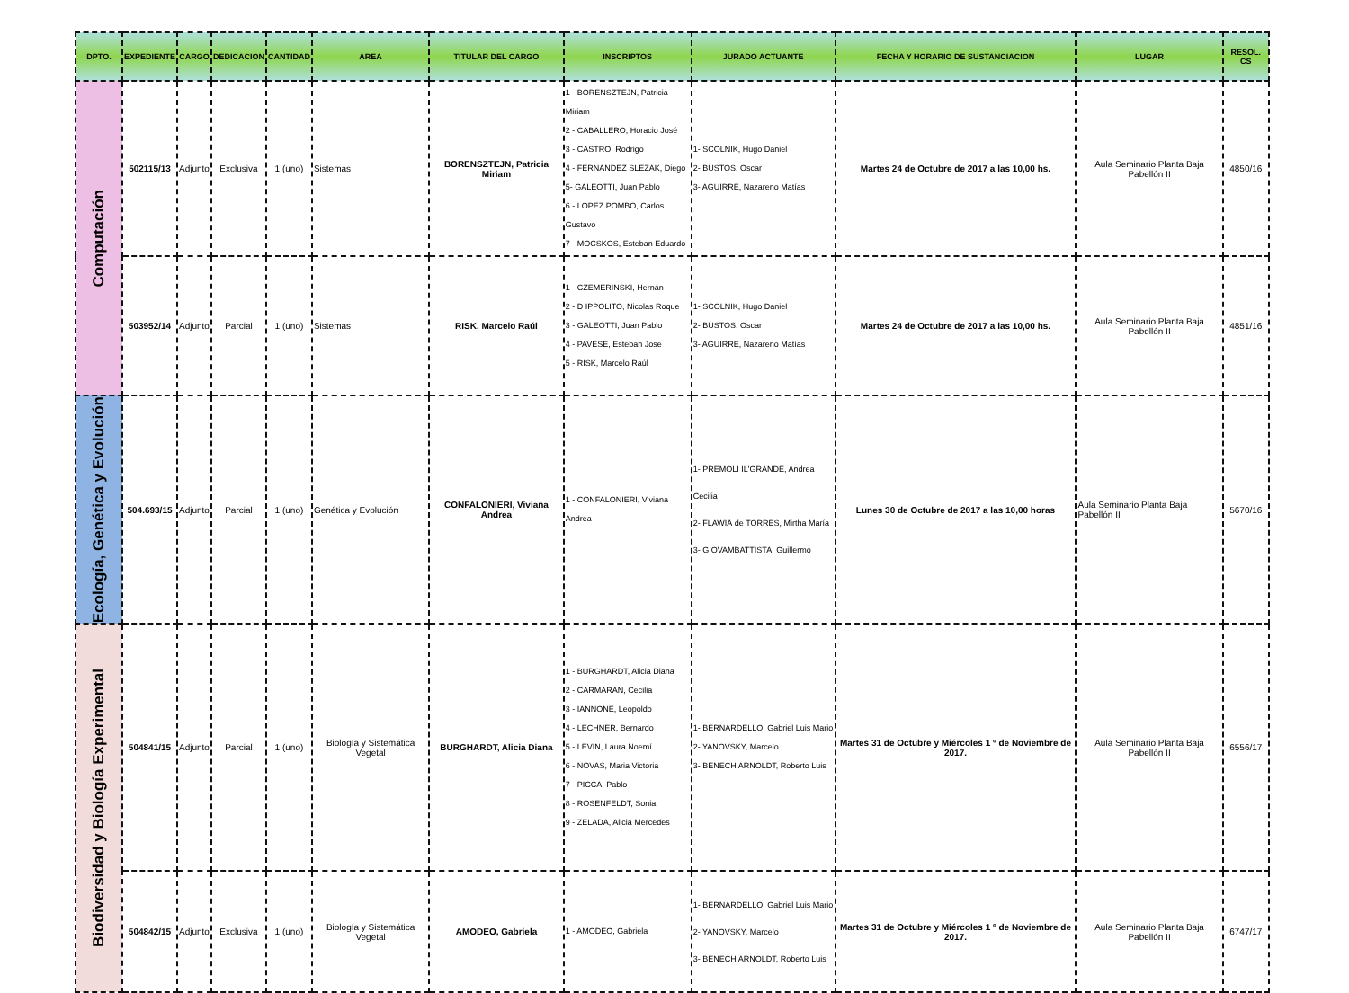| DPTO. | EXPEDIENTE | CARGO | DEDICACION | CANTIDAD | AREA | TITULAR DEL CARGO | INSCRIPTOS | JURADO ACTUANTE | FECHA Y HORARIO DE SUSTANCIACION | LUGAR | RESOL. CS |
| --- | --- | --- | --- | --- | --- | --- | --- | --- | --- | --- | --- |
| Computación | 502115/13 | Adjunto | Exclusiva | 1 (uno) | Sistemas | BORENSZTEJN, Patricia Miriam | 1 - BORENSZTEJN, Patricia Miriam 2 - CABALLERO, Horacio José 3 - CASTRO, Rodrigo 4 - FERNANDEZ SLEZAK, Diego 5- GALEOTTI, Juan Pablo 6 - LOPEZ POMBO, Carlos Gustavo 7 - MOCSKOS, Esteban Eduardo | 1- SCOLNIK, Hugo Daniel 2- BUSTOS, Oscar 3- AGUIRRE, Nazareno Matías | Martes 24 de Octubre de 2017 a las 10,00 hs. | Aula Seminario Planta Baja Pabellón II | 4850/16 |
| | 503952/14 | Adjunto | Parcial | 1 (uno) | Sistemas | RISK, Marcelo Raúl | 1 - CZEMERINSKI, Hernán 2 - D IPPOLITO, Nicolas Roque 3 - GALEOTTI, Juan Pablo 4 - PAVESE, Esteban Jose 5 - RISK, Marcelo Raúl | 1- SCOLNIK, Hugo Daniel 2- BUSTOS, Oscar 3- AGUIRRE, Nazareno Matías | Martes 24 de Octubre de 2017 a las 10,00 hs. | Aula Seminario Planta Baja Pabellón II | 4851/16 |
| Ecología, Genética y Evolución | 504.693/15 | Adjunto | Parcial | 1 (uno) | Genética y Evolución | CONFALONIERI, Viviana Andrea | 1 - CONFALONIERI, Viviana Andrea | 1- PREMOLI IL'GRANDE, Andrea Cecilia 2- FLAWIÁ de TORRES, Mirtha María 3- GIOVAMBATTISTA, Guillermo | Lunes 30 de Octubre de 2017 a las 10,00 horas | Aula Seminario Planta Baja Pabellón II | 5670/16 |
| Biodiversidad y Biología Experimental | 504841/15 | Adjunto | Parcial | 1 (uno) | Biología y Sistemática Vegetal | BURGHARDT, Alicia Diana | 1 - BURGHARDT, Alicia Diana 2 - CARMARAN, Cecilia 3 - IANNONE, Leopoldo 4 - LECHNER, Bernardo 5 - LEVIN, Laura Noemí 6 - NOVAS, Maria Victoria 7 - PICCA, Pablo 8 - ROSENFELDT, Sonia 9 - ZELADA, Alicia Mercedes | 1- BERNARDELLO, Gabriel Luis Mario 2- YANOVSKY, Marcelo 3- BENECH ARNOLDT, Roberto Luis | Martes 31 de Octubre y Miércoles 1 º de Noviembre de 2017. | Aula Seminario Planta Baja Pabellón II | 6556/17 |
| | 504842/15 | Adjunto | Exclusiva | 1 (uno) | Biología y Sistemática Vegetal | AMODEO, Gabriela | 1 - AMODEO, Gabriela | 1- BERNARDELLO, Gabriel Luis Mario 2- YANOVSKY, Marcelo 3- BENECH ARNOLDT, Roberto Luis | Martes 31 de Octubre y Miércoles 1 º de Noviembre de 2017. | Aula Seminario Planta Baja Pabellón II | 6747/17 |